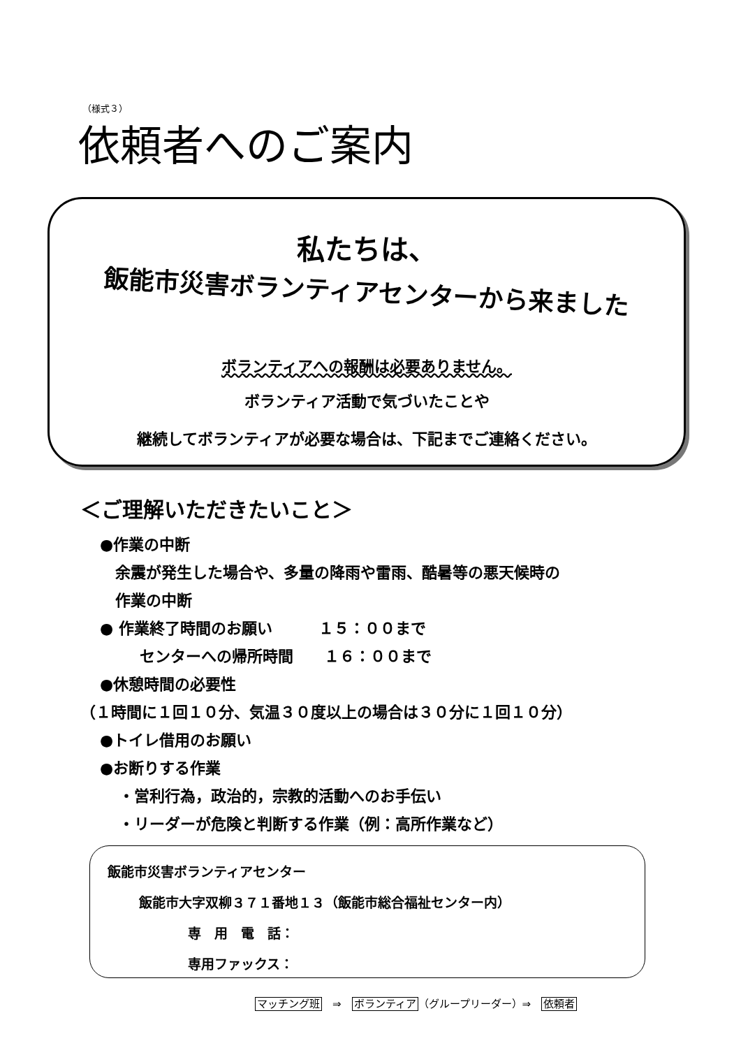（様式３）
依頼者へのご案内
私たちは、
飯能市災害ボランティアセンターから来ました
ボランティアへの報酬は必要ありません。
ボランティア活動で気づいたことや
継続してボランティアが必要な場合は、下記までご連絡ください。
＜ご理解いただきたいこと＞
●作業の中断
余震が発生した場合や、多量の降雨や雷雨、酷暑等の悪天候時の
作業の中断
● 作業終了時間のお願い　　　１５：００まで
センターへの帰所時間　　１６：００まで
●休憩時間の必要性
（１時間に１回１０分、気温３０度以上の場合は３０分に１回１０分）
●トイレ借用のお願い
●お断りする作業
・営利行為，政治的，宗教的活動へのお手伝い
・リーダーが危険と判断する作業（例：高所作業など）
飯能市災害ボランティアセンター
飯能市大字双柳３７１番地１３（飯能市総合福祉センター内）
専　用　電　話：
専用ファックス：
マッチング班　⇒　ボランティア（グループリーダー）⇒　依頼者